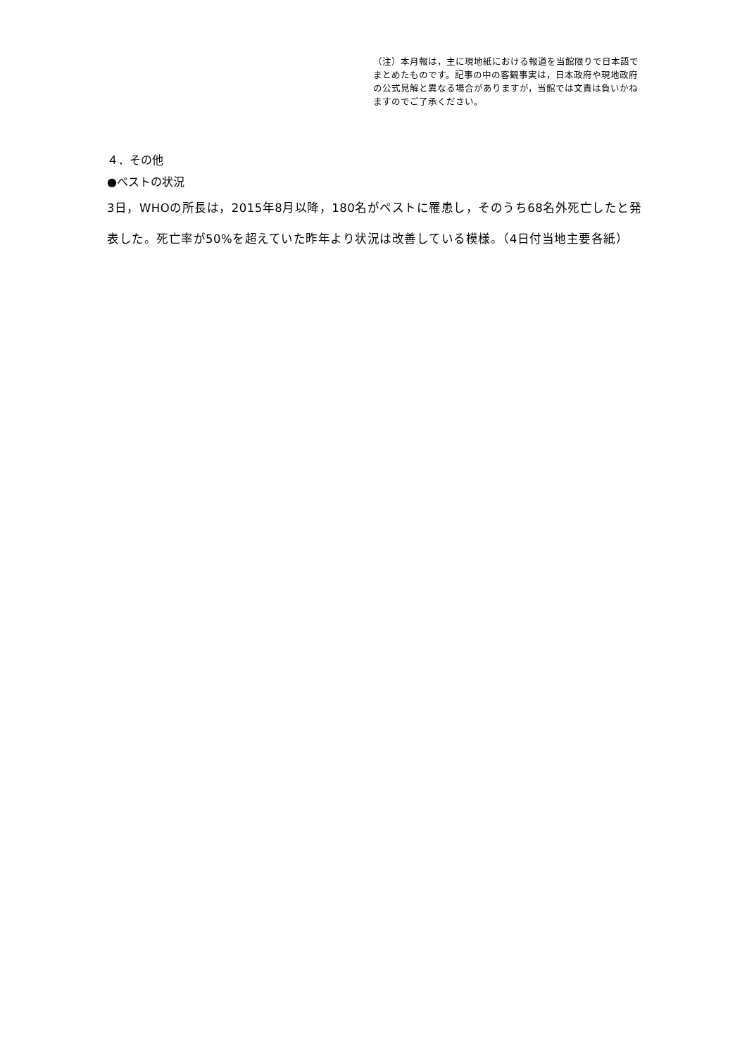（注）本月報は，主に現地紙における報道を当館限りで日本語でまとめたものです。記事の中の客観事実は，日本政府や現地政府の公式見解と異なる場合がありますが，当館では文責は負いかねますのでご了承ください。
４．その他
●ペストの状況
3日，WHOの所長は，2015年8月以降，180名がペストに罹患し，そのうち68名外死亡したと発表した。死亡率が50%を超えていた昨年より状況は改善している模様。（4日付当地主要各紙）